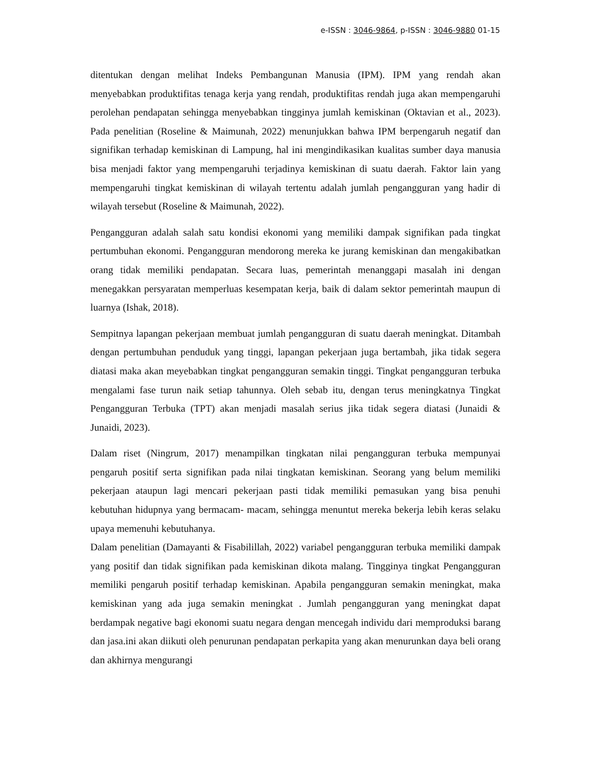e-ISSN : 3046-9864, p-ISSN : 3046-9880 01-15
ditentukan dengan melihat Indeks Pembangunan Manusia (IPM). IPM yang rendah akan menyebabkan produktifitas tenaga kerja yang rendah, produktifitas rendah juga akan mempengaruhi perolehan pendapatan sehingga menyebabkan tingginya jumlah kemiskinan (Oktavian et al., 2023). Pada penelitian (Roseline & Maimunah, 2022) menunjukkan bahwa IPM berpengaruh negatif dan signifikan terhadap kemiskinan di Lampung, hal ini mengindikasikan kualitas sumber daya manusia bisa menjadi faktor yang mempengaruhi terjadinya kemiskinan di suatu daerah. Faktor lain yang mempengaruhi tingkat kemiskinan di wilayah tertentu adalah jumlah pengangguran yang hadir di wilayah tersebut (Roseline & Maimunah, 2022).
Pengangguran adalah salah satu kondisi ekonomi yang memiliki dampak signifikan pada tingkat pertumbuhan ekonomi. Pengangguran mendorong mereka ke jurang kemiskinan dan mengakibatkan orang tidak memiliki pendapatan. Secara luas, pemerintah menanggapi masalah ini dengan menegakkan persyaratan memperluas kesempatan kerja, baik di dalam sektor pemerintah maupun di luarnya (Ishak, 2018).
Sempitnya lapangan pekerjaan membuat jumlah pengangguran di suatu daerah meningkat. Ditambah dengan pertumbuhan penduduk yang tinggi, lapangan pekerjaan juga bertambah, jika tidak segera diatasi maka akan meyebabkan tingkat pengangguran semakin tinggi. Tingkat pengangguran terbuka mengalami fase turun naik setiap tahunnya. Oleh sebab itu, dengan terus meningkatnya Tingkat Pengangguran Terbuka (TPT) akan menjadi masalah serius jika tidak segera diatasi (Junaidi & Junaidi, 2023).
Dalam riset (Ningrum, 2017) menampilkan tingkatan nilai pengangguran terbuka mempunyai pengaruh positif serta signifikan pada nilai tingkatan kemiskinan. Seorang yang belum memiliki pekerjaan ataupun lagi mencari pekerjaan pasti tidak memiliki pemasukan yang bisa penuhi kebutuhan hidupnya yang bermacam- macam, sehingga menuntut mereka bekerja lebih keras selaku upaya memenuhi kebutuhanya.
Dalam penelitian (Damayanti & Fisabilillah, 2022) variabel pengangguran terbuka memiliki dampak yang positif dan tidak signifikan pada kemiskinan dikota malang. Tingginya tingkat Pengangguran memiliki pengaruh positif terhadap kemiskinan. Apabila pengangguran semakin meningkat, maka kemiskinan yang ada juga semakin meningkat . Jumlah pengangguran yang meningkat dapat berdampak negative bagi ekonomi suatu negara dengan mencegah individu dari memproduksi barang dan jasa.ini akan diikuti oleh penurunan pendapatan perkapita yang akan menurunkan daya beli orang dan akhirnya mengurangi